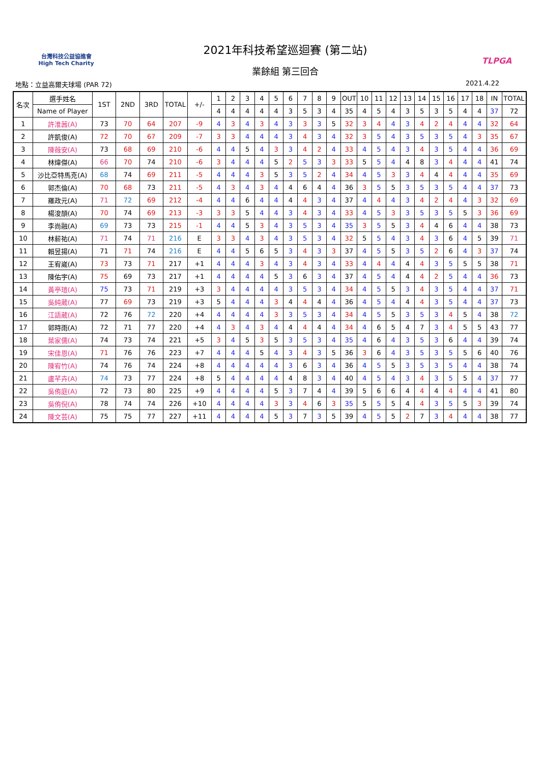台灣科技公益協進會
High Tech Charity
2021年科技希望巡迴賽 (第二站)
業餘組 第三回合
TLPGA
地點：立益高爾夫球場 (PAR 72) 2021.4.22
| 名次 | 選手姓名 | 1ST | 2ND | 3RD | TOTAL | +/- | 1 | 2 | 3 | 4 | 5 | 6 | 7 | 8 | 9 | OUT | 10 | 11 | 12 | 13 | 14 | 15 | 16 | 17 | 18 | IN | TOTAL |
| --- | --- | --- | --- | --- | --- | --- | --- | --- | --- | --- | --- | --- | --- | --- | --- | --- | --- | --- | --- | --- | --- | --- | --- | --- | --- | --- | --- |
| | Name of Player | | | | | | 4 | 4 | 4 | 4 | 4 | 3 | 5 | 3 | 4 | 35 | 4 | 5 | 4 | 3 | 5 | 3 | 5 | 4 | 4 | 37 | 72 |
| 1 | 許淮茜(A) | 73 | 70 | 64 | 207 | -9 | 4 | 3 | 4 | 3 | 4 | 3 | 3 | 3 | 5 | 32 | 3 | 4 | 4 | 3 | 4 | 2 | 4 | 4 | 4 | 32 | 64 |
| 2 | 許凱俊(A) | 72 | 70 | 67 | 209 | -7 | 3 | 3 | 4 | 4 | 4 | 3 | 4 | 3 | 4 | 32 | 3 | 5 | 4 | 3 | 5 | 3 | 5 | 4 | 3 | 35 | 67 |
| 3 | 陳薇安(A) | 73 | 68 | 69 | 210 | -6 | 4 | 4 | 5 | 4 | 3 | 3 | 4 | 2 | 4 | 33 | 4 | 5 | 4 | 3 | 4 | 3 | 5 | 4 | 4 | 36 | 69 |
| 4 | 林煒傑(A) | 66 | 70 | 74 | 210 | -6 | 3 | 4 | 4 | 4 | 5 | 2 | 5 | 3 | 3 | 33 | 5 | 5 | 4 | 4 | 8 | 3 | 4 | 4 | 4 | 41 | 74 |
| 5 | 沙比亞特馬克(A) | 68 | 74 | 69 | 211 | -5 | 4 | 4 | 4 | 3 | 5 | 3 | 5 | 2 | 4 | 34 | 4 | 5 | 3 | 3 | 4 | 4 | 4 | 4 | 4 | 35 | 69 |
| 6 | 郭杰倫(A) | 70 | 68 | 73 | 211 | -5 | 4 | 3 | 4 | 3 | 4 | 4 | 6 | 4 | 4 | 36 | 3 | 5 | 5 | 3 | 5 | 3 | 5 | 4 | 4 | 37 | 73 |
| 7 | 羅政元(A) | 71 | 72 | 69 | 212 | -4 | 4 | 4 | 6 | 4 | 4 | 4 | 4 | 3 | 4 | 37 | 4 | 4 | 4 | 3 | 4 | 2 | 4 | 4 | 3 | 32 | 69 |
| 8 | 楊浚頡(A) | 70 | 74 | 69 | 213 | -3 | 3 | 3 | 5 | 4 | 4 | 3 | 4 | 3 | 4 | 33 | 4 | 5 | 3 | 3 | 5 | 3 | 5 | 5 | 3 | 36 | 69 |
| 9 | 李尚融(A) | 69 | 73 | 73 | 215 | -1 | 4 | 4 | 5 | 3 | 4 | 3 | 5 | 3 | 4 | 35 | 3 | 5 | 5 | 3 | 4 | 4 | 6 | 4 | 4 | 38 | 73 |
| 10 | 林薪祐(A) | 71 | 74 | 71 | 216 | E | 3 | 3 | 4 | 3 | 4 | 3 | 5 | 3 | 4 | 32 | 5 | 5 | 4 | 3 | 4 | 3 | 6 | 4 | 5 | 39 | 71 |
| 11 | 賴昱揚(A) | 71 | 71 | 74 | 216 | E | 4 | 4 | 5 | 6 | 5 | 3 | 4 | 3 | 3 | 37 | 4 | 5 | 5 | 3 | 5 | 2 | 6 | 4 | 3 | 37 | 74 |
| 12 | 王宥崴(A) | 73 | 73 | 71 | 217 | +1 | 4 | 4 | 4 | 3 | 4 | 3 | 4 | 3 | 4 | 33 | 4 | 4 | 4 | 4 | 4 | 3 | 5 | 5 | 5 | 38 | 71 |
| 13 | 陳佑宇(A) | 75 | 69 | 73 | 217 | +1 | 4 | 4 | 4 | 4 | 5 | 3 | 6 | 3 | 4 | 37 | 4 | 5 | 4 | 4 | 4 | 2 | 5 | 4 | 4 | 36 | 73 |
| 14 | 黃亭瑄(A) | 75 | 73 | 71 | 219 | +3 | 3 | 4 | 4 | 4 | 4 | 3 | 5 | 3 | 4 | 34 | 4 | 5 | 5 | 3 | 4 | 3 | 5 | 4 | 4 | 37 | 71 |
| 15 | 吳純葳(A) | 77 | 69 | 73 | 219 | +3 | 5 | 4 | 4 | 4 | 3 | 4 | 4 | 4 | 4 | 36 | 4 | 5 | 4 | 4 | 4 | 3 | 5 | 4 | 4 | 37 | 73 |
| 16 | 江語葳(A) | 72 | 76 | 72 | 220 | +4 | 4 | 4 | 4 | 4 | 3 | 3 | 5 | 3 | 4 | 34 | 4 | 5 | 5 | 3 | 5 | 3 | 4 | 5 | 4 | 38 | 72 |
| 17 | 郭時雨(A) | 72 | 71 | 77 | 220 | +4 | 4 | 3 | 4 | 3 | 4 | 4 | 4 | 4 | 4 | 34 | 4 | 6 | 5 | 4 | 7 | 3 | 4 | 5 | 5 | 43 | 77 |
| 18 | 葉家儒(A) | 74 | 73 | 74 | 221 | +5 | 3 | 4 | 5 | 3 | 5 | 3 | 5 | 3 | 4 | 35 | 4 | 6 | 4 | 3 | 5 | 3 | 6 | 4 | 4 | 39 | 74 |
| 19 | 宋佳恩(A) | 71 | 76 | 76 | 223 | +7 | 4 | 4 | 4 | 5 | 4 | 3 | 4 | 3 | 5 | 36 | 3 | 6 | 4 | 3 | 5 | 3 | 5 | 5 | 6 | 40 | 76 |
| 20 | 陳宥竹(A) | 74 | 76 | 74 | 224 | +8 | 4 | 4 | 4 | 4 | 4 | 3 | 6 | 3 | 4 | 36 | 4 | 5 | 5 | 3 | 5 | 3 | 5 | 4 | 4 | 38 | 74 |
| 21 | 盧芊卉(A) | 74 | 73 | 77 | 224 | +8 | 5 | 4 | 4 | 4 | 4 | 4 | 8 | 3 | 4 | 40 | 4 | 5 | 4 | 3 | 4 | 3 | 5 | 5 | 4 | 37 | 77 |
| 22 | 吳侑庭(A) | 72 | 73 | 80 | 225 | +9 | 4 | 4 | 4 | 4 | 5 | 3 | 7 | 4 | 4 | 39 | 5 | 6 | 6 | 4 | 4 | 4 | 4 | 4 | 4 | 41 | 80 |
| 23 | 吳侑倪(A) | 78 | 74 | 74 | 226 | +10 | 4 | 4 | 4 | 4 | 3 | 3 | 4 | 6 | 3 | 35 | 5 | 5 | 5 | 4 | 4 | 3 | 5 | 5 | 3 | 39 | 74 |
| 24 | 陳文芸(A) | 75 | 75 | 77 | 227 | +11 | 4 | 4 | 4 | 4 | 5 | 3 | 7 | 3 | 5 | 39 | 4 | 5 | 5 | 2 | 7 | 3 | 4 | 4 | 4 | 38 | 77 |